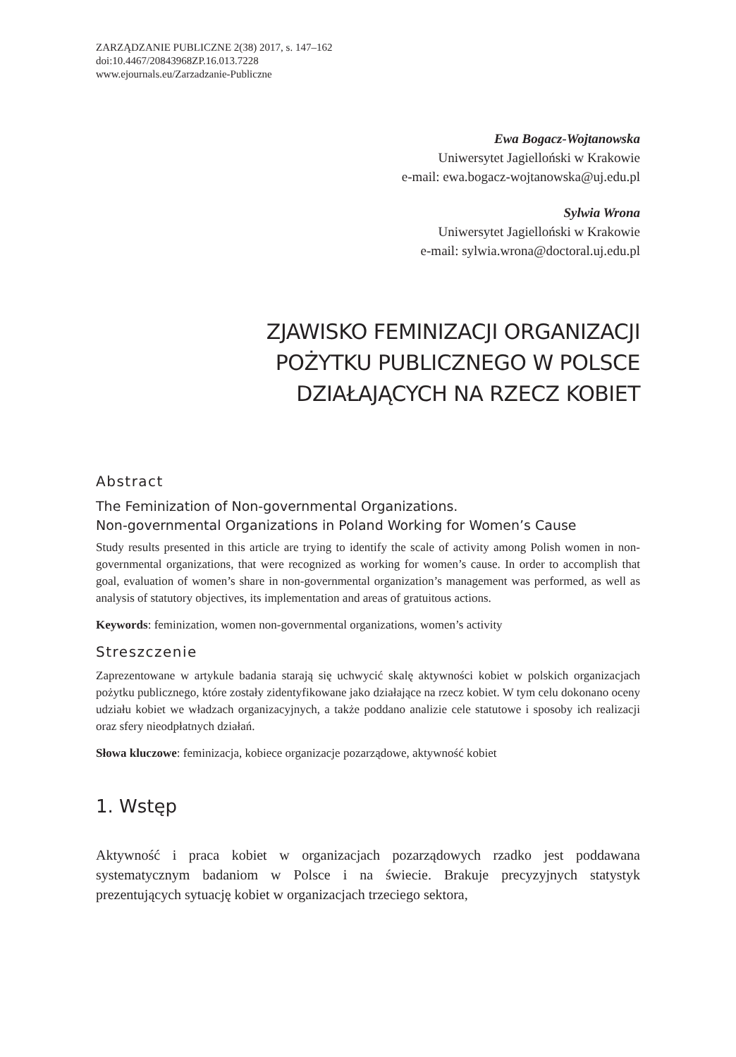ZARZĄDZANIE PUBLICZNE 2(38) 2017, s. 147–162
doi:10.4467/20843968ZP.16.013.7228
www.ejournals.eu/Zarzadzanie-Publiczne
Ewa Bogacz-Wojtanowska
Uniwersytet Jagielloński w Krakowie
e-mail: ewa.bogacz-wojtanowska@uj.edu.pl
Sylwia Wrona
Uniwersytet Jagielloński w Krakowie
e-mail: sylwia.wrona@doctoral.uj.edu.pl
ZJAWISKO FEMINIZACJI ORGANIZACJI
POŻYTKU PUBLICZNEGO W POLSCE
DZIAŁAJĄCYCH NA RZECZ KOBIET
Abstract
The Feminization of Non-governmental Organizations.
Non-governmental Organizations in Poland Working for Women’s Cause
Study results presented in this article are trying to identify the scale of activity among Polish women in non-governmental organizations, that were recognized as working for women’s cause. In order to accomplish that goal, evaluation of women’s share in non-governmental organization’s management was performed, as well as analysis of statutory objectives, its implementation and areas of gratuitous actions.
Keywords: feminization, women non-governmental organizations, women’s activity
Streszczenie
Zaprezentowane w artykule badania starają się uchwycić skalę aktywności kobiet w polskich organizacjach pożytku publicznego, które zostały zidentyfikowane jako działające na rzecz kobiet. W tym celu dokonano oceny udziału kobiet we władzach organizacyjnych, a także poddano analizie cele statutowe i sposoby ich realizacji oraz sfery nieodpłatnych działań.
Słowa kluczowe: feminizacja, kobiece organizacje pozarządowe, aktywność kobiet
1. Wstęp
Aktywność i praca kobiet w organizacjach pozarządowych rzadko jest poddawana systematycznym badaniom w Polsce i na świecie. Brakuje precyzyjnych statystyk prezentujących sytuację kobiet w organizacjach trzeciego sektora,